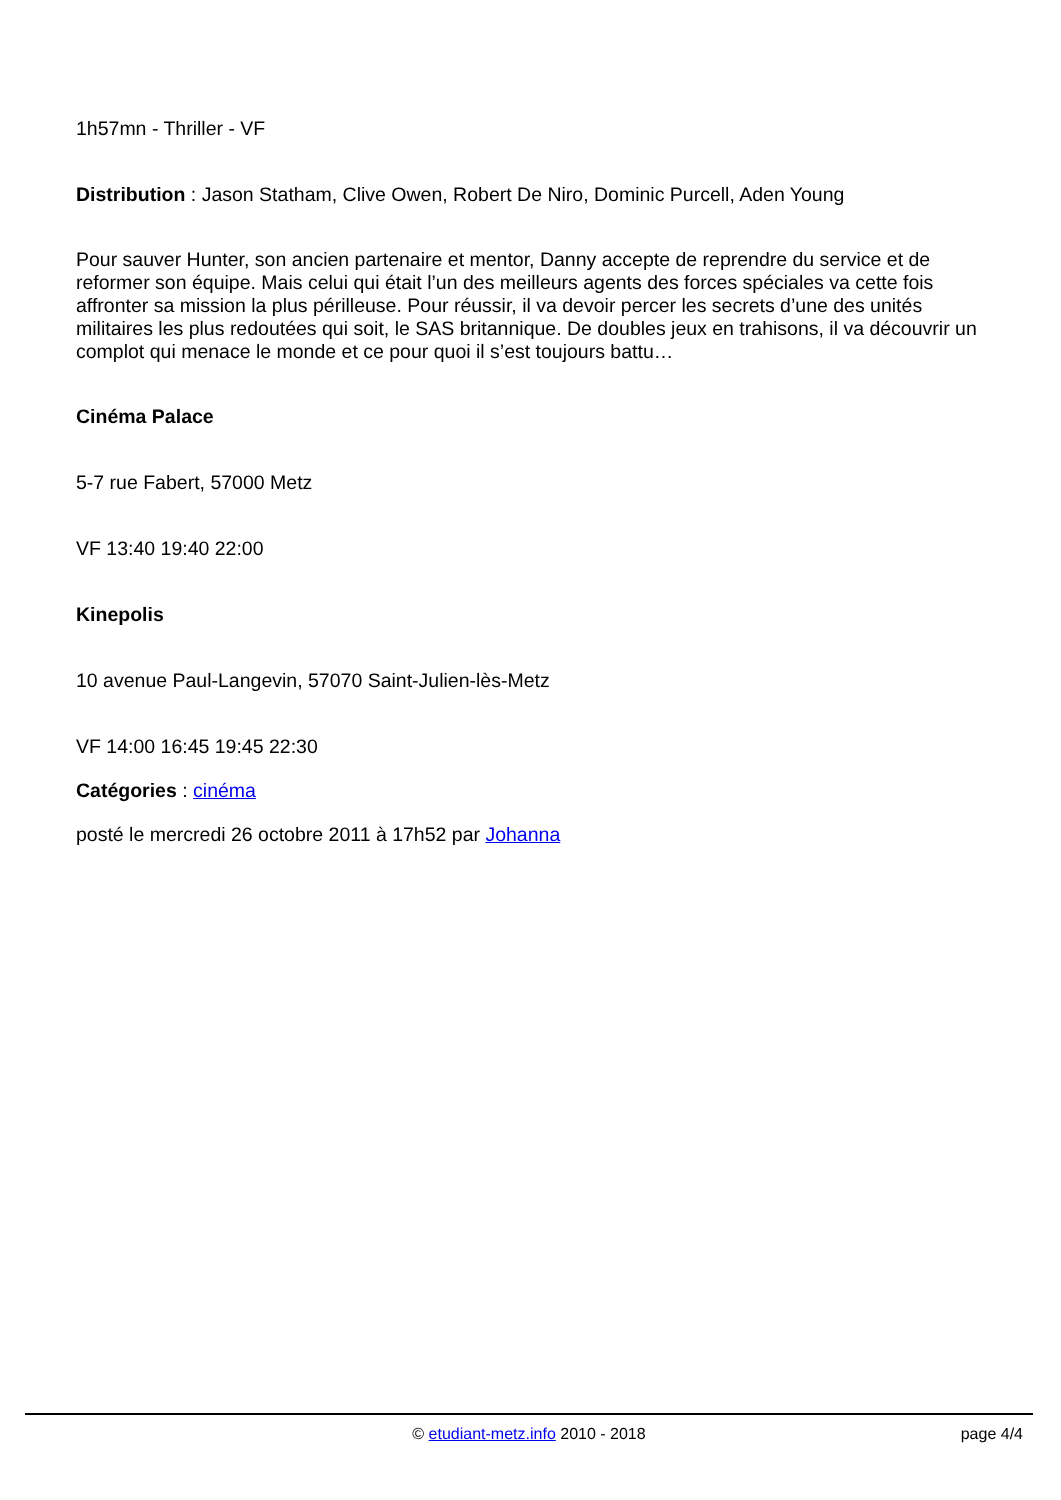1h57mn - Thriller - VF
Distribution : Jason Statham, Clive Owen, Robert De Niro, Dominic Purcell, Aden Young
Pour sauver Hunter, son ancien partenaire et mentor, Danny accepte de reprendre du service et de reformer son équipe. Mais celui qui était l’un des meilleurs agents des forces spéciales va cette fois affronter sa mission la plus périlleuse. Pour réussir, il va devoir percer les secrets d’une des unités militaires les plus redoutées qui soit, le SAS britannique. De doubles jeux en trahisons, il va découvrir un complot qui menace le monde et ce pour quoi il s’est toujours battu…
Cinéma Palace
5-7 rue Fabert, 57000 Metz
VF 13:40 19:40 22:00
Kinepolis
10 avenue Paul-Langevin, 57070 Saint-Julien-lès-Metz
VF 14:00 16:45 19:45 22:30
Catégories : cinéma
posté le mercredi 26 octobre 2011 à 17h52 par Johanna
© etudiant-metz.info 2010 - 2018
page 4/4